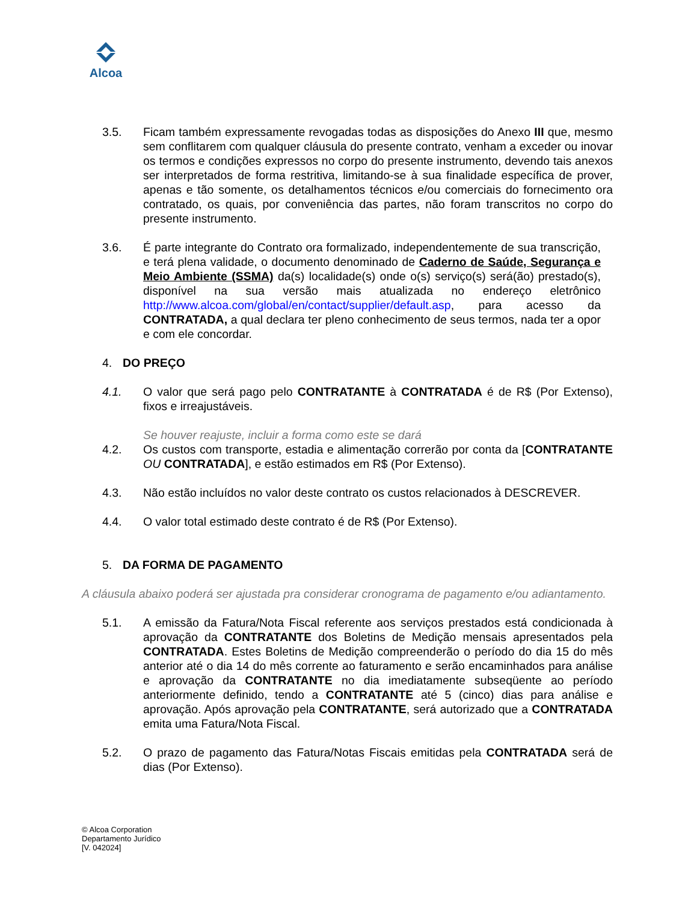Alcoa
3.5. Ficam também expressamente revogadas todas as disposições do Anexo III que, mesmo sem conflitarem com qualquer cláusula do presente contrato, venham a exceder ou inovar os termos e condições expressos no corpo do presente instrumento, devendo tais anexos ser interpretados de forma restritiva, limitando-se à sua finalidade específica de prover, apenas e tão somente, os detalhamentos técnicos e/ou comerciais do fornecimento ora contratado, os quais, por conveniência das partes, não foram transcritos no corpo do presente instrumento.
3.6. É parte integrante do Contrato ora formalizado, independentemente de sua transcrição, e terá plena validade, o documento denominado de Caderno de Saúde, Segurança e Meio Ambiente (SSMA) da(s) localidade(s) onde o(s) serviço(s) será(ão) prestado(s), disponível na sua versão mais atualizada no endereço eletrônico http://www.alcoa.com/global/en/contact/supplier/default.asp, para acesso da CONTRATADA, a qual declara ter pleno conhecimento de seus termos, nada ter a opor e com ele concordar.
4. DO PREÇO
4.1. O valor que será pago pelo CONTRATANTE à CONTRATADA é de R$ (Por Extenso), fixos e irreajustáveis.
Se houver reajuste, incluir a forma como este se dará
4.2. Os custos com transporte, estadia e alimentação correrão por conta da [CONTRATANTE OU CONTRATADA], e estão estimados em R$ (Por Extenso).
4.3. Não estão incluídos no valor deste contrato os custos relacionados à DESCREVER.
4.4. O valor total estimado deste contrato é de R$ (Por Extenso).
5. DA FORMA DE PAGAMENTO
A cláusula abaixo poderá ser ajustada pra considerar cronograma de pagamento e/ou adiantamento.
5.1. A emissão da Fatura/Nota Fiscal referente aos serviços prestados está condicionada à aprovação da CONTRATANTE dos Boletins de Medição mensais apresentados pela CONTRATADA. Estes Boletins de Medição compreenderão o período do dia 15 do mês anterior até o dia 14 do mês corrente ao faturamento e serão encaminhados para análise e aprovação da CONTRATANTE no dia imediatamente subseqüente ao período anteriormente definido, tendo a CONTRATANTE até 5 (cinco) dias para análise e aprovação. Após aprovação pela CONTRATANTE, será autorizado que a CONTRATADA emita uma Fatura/Nota Fiscal.
5.2. O prazo de pagamento das Fatura/Notas Fiscais emitidas pela CONTRATADA será de dias (Por Extenso).
© Alcoa Corporation
Departamento Jurídico
[V. 042024]